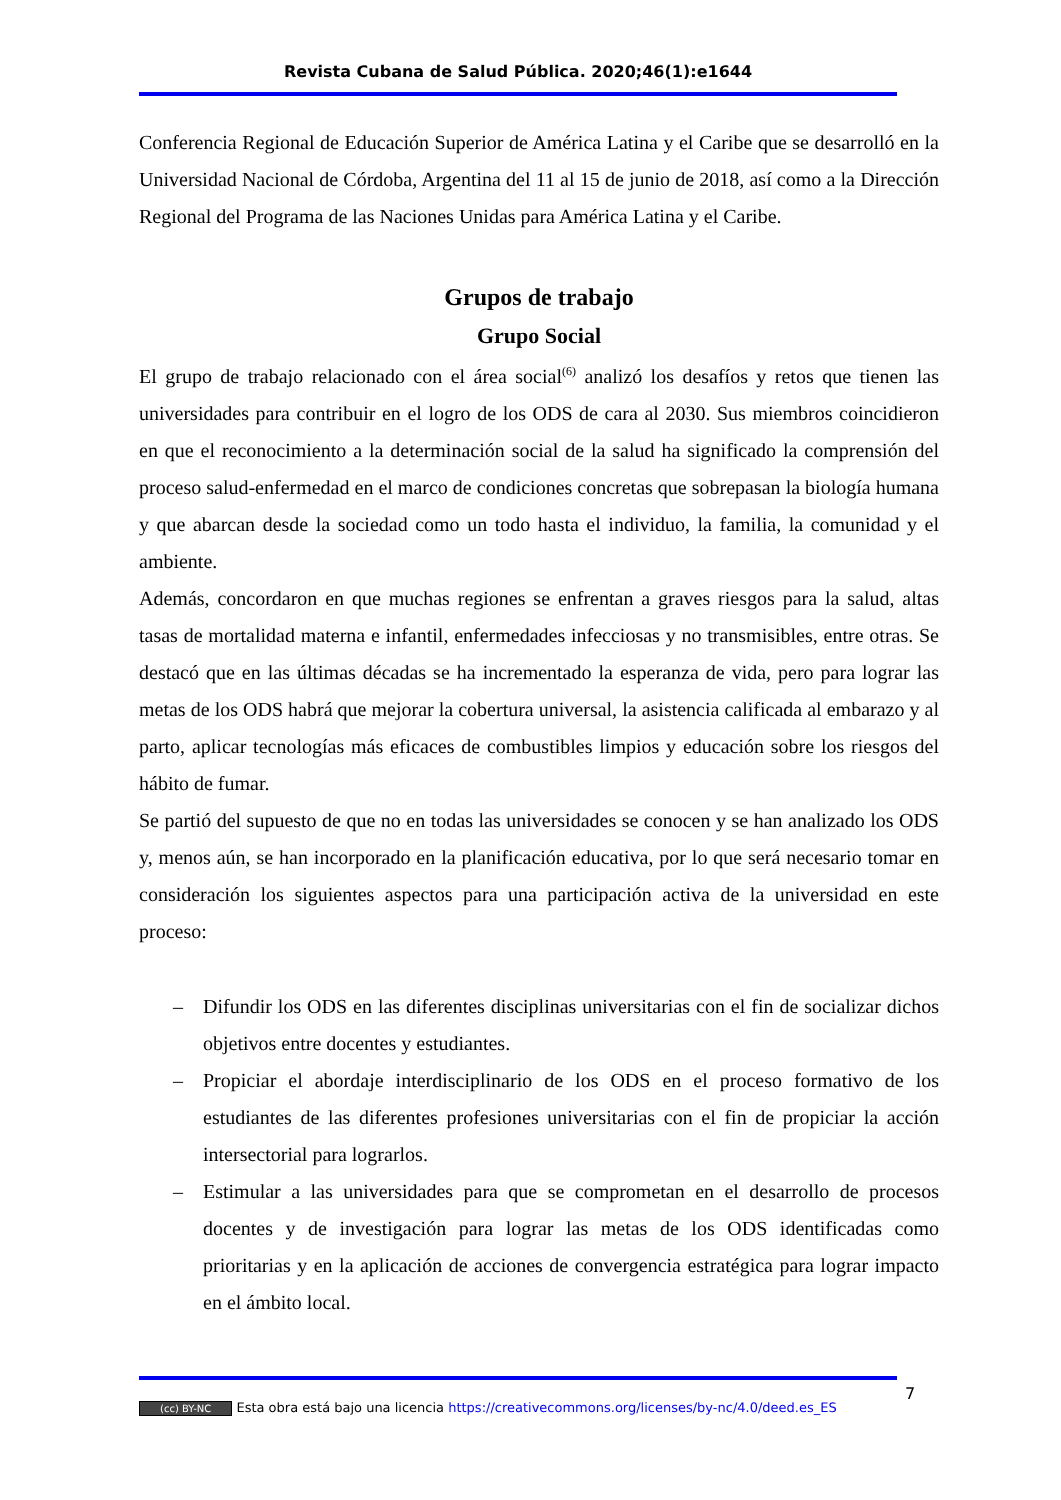Revista Cubana de Salud Pública. 2020;46(1):e1644
Conferencia Regional de Educación Superior de América Latina y el Caribe que se desarrolló en la Universidad Nacional de Córdoba, Argentina del 11 al 15 de junio de 2018, así como a la Dirección Regional del Programa de las Naciones Unidas para América Latina y el Caribe.
Grupos de trabajo
Grupo Social
El grupo de trabajo relacionado con el área social<sup>(6)</sup> analizó los desafíos y retos que tienen las universidades para contribuir en el logro de los ODS de cara al 2030. Sus miembros coincidieron en que el reconocimiento a la determinación social de la salud ha significado la comprensión del proceso salud-enfermedad en el marco de condiciones concretas que sobrepasan la biología humana y que abarcan desde la sociedad como un todo hasta el individuo, la familia, la comunidad y el ambiente.
Además, concordaron en que muchas regiones se enfrentan a graves riesgos para la salud, altas tasas de mortalidad materna e infantil, enfermedades infecciosas y no transmisibles, entre otras. Se destacó que en las últimas décadas se ha incrementado la esperanza de vida, pero para lograr las metas de los ODS habrá que mejorar la cobertura universal, la asistencia calificada al embarazo y al parto, aplicar tecnologías más eficaces de combustibles limpios y educación sobre los riesgos del hábito de fumar.
Se partió del supuesto de que no en todas las universidades se conocen y se han analizado los ODS y, menos aún, se han incorporado en la planificación educativa, por lo que será necesario tomar en consideración los siguientes aspectos para una participación activa de la universidad en este proceso:
– Difundir los ODS en las diferentes disciplinas universitarias con el fin de socializar dichos objetivos entre docentes y estudiantes.
– Propiciar el abordaje interdisciplinario de los ODS en el proceso formativo de los estudiantes de las diferentes profesiones universitarias con el fin de propiciar la acción intersectorial para lograrlos.
– Estimular a las universidades para que se comprometan en el desarrollo de procesos docentes y de investigación para lograr las metas de los ODS identificadas como prioritarias y en la aplicación de acciones de convergencia estratégica para lograr impacto en el ámbito local.
7
(cc) BY-NC Esta obra está bajo una licencia https://creativecommons.org/licenses/by-nc/4.0/deed.es_ES